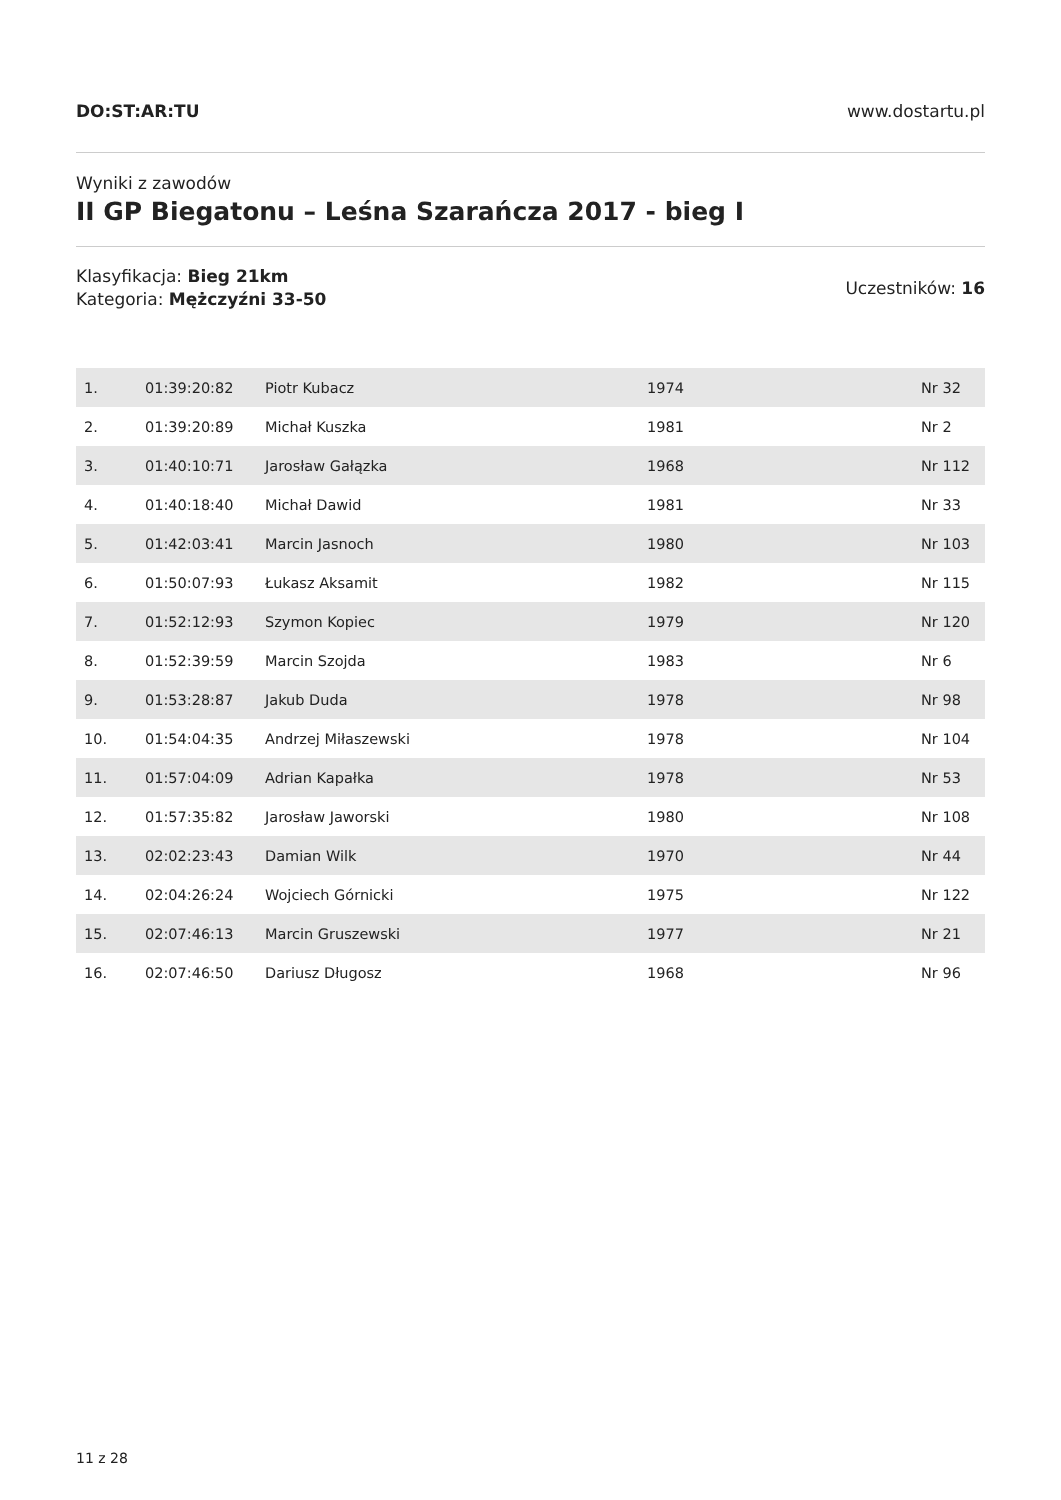DO:ST:AR:TU www.dostartu.pl
Wyniki z zawodów
II GP Biegatonu – Leśna Szarańcza 2017 - bieg I
Klasyfikacja: Bieg 21km
Kategoria: Mężczyźni 33-50
Uczestników: 16
| 1. | 01:39:20:82 | Piotr Kubacz | 1974 | Nr 32 |
| 2. | 01:39:20:89 | Michał Kuszka | 1981 | Nr 2 |
| 3. | 01:40:10:71 | Jarosław Gałązka | 1968 | Nr 112 |
| 4. | 01:40:18:40 | Michał Dawid | 1981 | Nr 33 |
| 5. | 01:42:03:41 | Marcin Jasnoch | 1980 | Nr 103 |
| 6. | 01:50:07:93 | Łukasz Aksamit | 1982 | Nr 115 |
| 7. | 01:52:12:93 | Szymon Kopiec | 1979 | Nr 120 |
| 8. | 01:52:39:59 | Marcin Szojda | 1983 | Nr 6 |
| 9. | 01:53:28:87 | Jakub Duda | 1978 | Nr 98 |
| 10. | 01:54:04:35 | Andrzej Miłaszewski | 1978 | Nr 104 |
| 11. | 01:57:04:09 | Adrian Kapałka | 1978 | Nr 53 |
| 12. | 01:57:35:82 | Jarosław Jaworski | 1980 | Nr 108 |
| 13. | 02:02:23:43 | Damian Wilk | 1970 | Nr 44 |
| 14. | 02:04:26:24 | Wojciech Górnicki | 1975 | Nr 122 |
| 15. | 02:07:46:13 | Marcin Gruszewski | 1977 | Nr 21 |
| 16. | 02:07:46:50 | Dariusz Długosz | 1968 | Nr 96 |
11 z 28